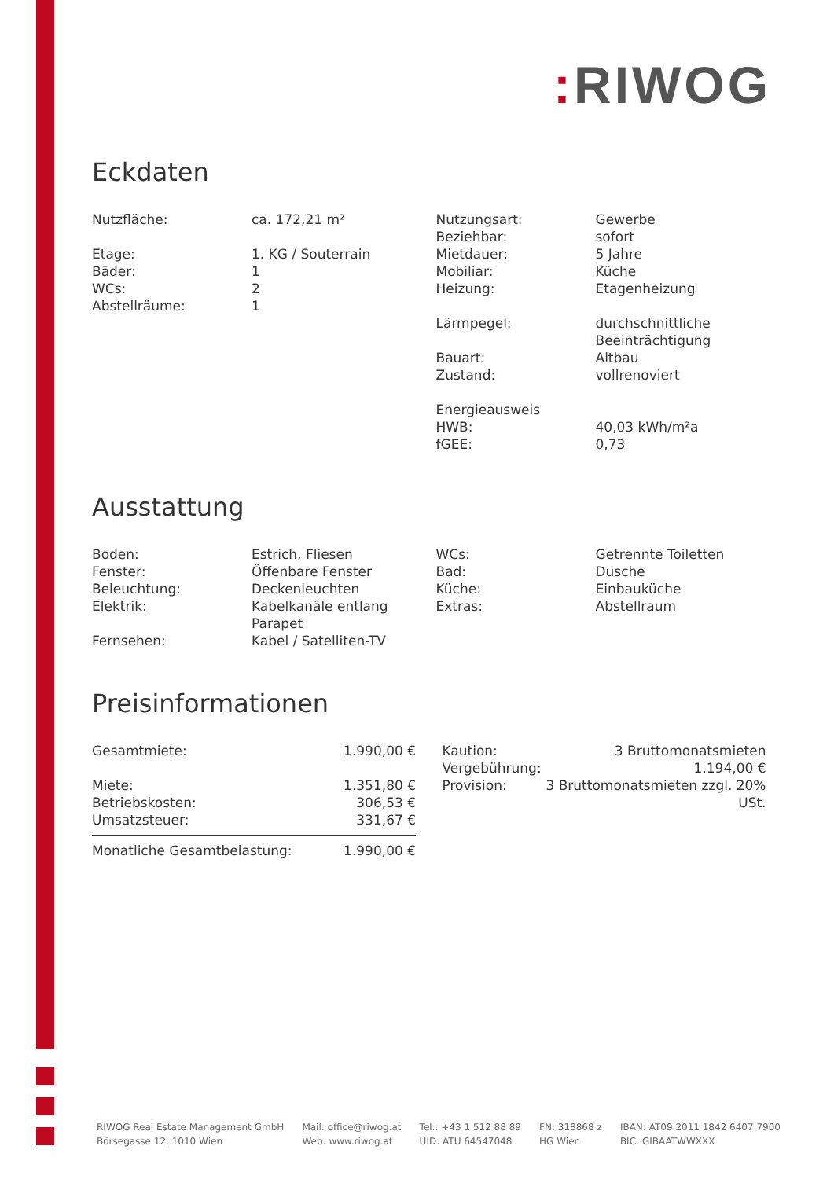: RIWOG
Eckdaten
| Nutzfläche: | ca. 172,21 m² |
| Etage: | 1. KG / Souterrain |
| Bäder: | 1 |
| WCs: | 2 |
| Abstellräume: | 1 |
| Nutzungsart: | Gewerbe |
| Beziehbar: | sofort |
| Mietdauer: | 5 Jahre |
| Mobiliar: | Küche |
| Heizung: | Etagenheizung |
| Lärmpegel: | durchschnittliche Beeinträchtigung |
| Bauart: | Altbau |
| Zustand: | vollrenoviert |
| Energieausweis | |
| HWB: | 40,03 kWh/m²a |
| fGEE: | 0,73 |
Ausstattung
| Boden: | Estrich, Fliesen |
| Fenster: | Öffenbare Fenster |
| Beleuchtung: | Deckenleuchten |
| Elektrik: | Kabelkanäle entlang Parapet |
| Fernsehen: | Kabel / Satelliten-TV |
| WCs: | Getrennte Toiletten |
| Bad: | Dusche |
| Küche: | Einbauküche |
| Extras: | Abstellraum |
Preisinformationen
| Gesamtmiete: | 1.990,00 € |
| Miete: | 1.351,80 € |
| Betriebskosten: | 306,53 € |
| Umsatzsteuer: | 331,67 € |
| Monatliche Gesamtbelastung: | 1.990,00 € |
| Kaution: | 3 Bruttomonatsmieten |
| Vergebührung: | 1.194,00 € |
| Provision: | 3 Bruttomonatsmieten zzgl. 20% USt. |
RIWOG Real Estate Management GmbH
Börsegasse 12, 1010 Wien
Mail: office@riwog.at
Web: www.riwog.at
Tel.: +43 1 512 88 89
UID: ATU 64547048
FN: 318868 z
HG Wien
IBAN: AT09 2011 1842 6407 7900
BIC: GIBAATWWXXX